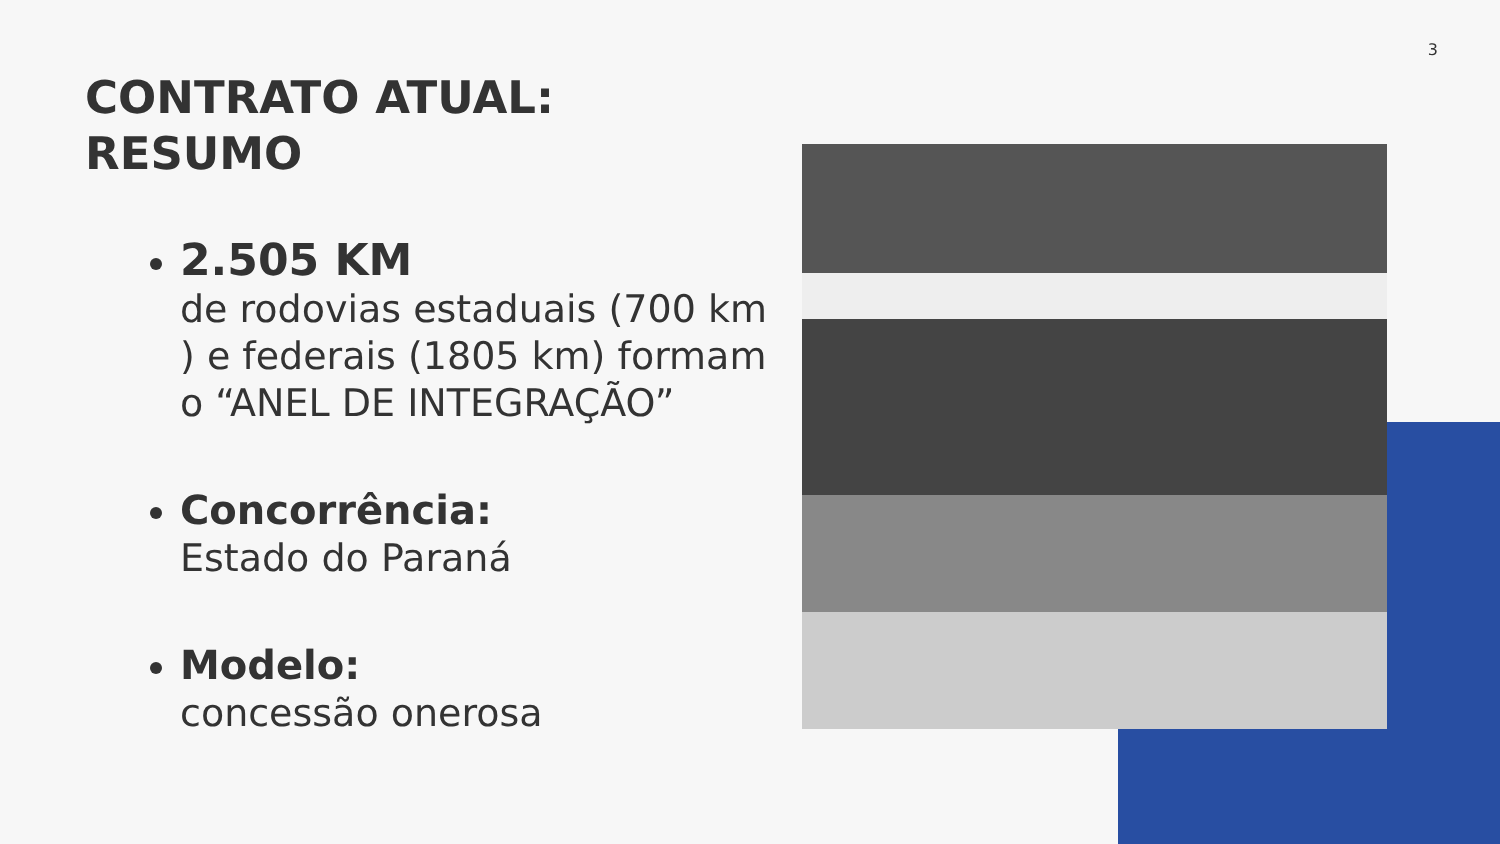3
CONTRATO ATUAL:
RESUMO
2.505 KM
de rodovias estaduais (700 km ) e federais (1805 km) formam o “ANEL DE INTEGRAÇÃO”
Concorrência:
Estado do Paraná
Modelo:
concessão onerosa